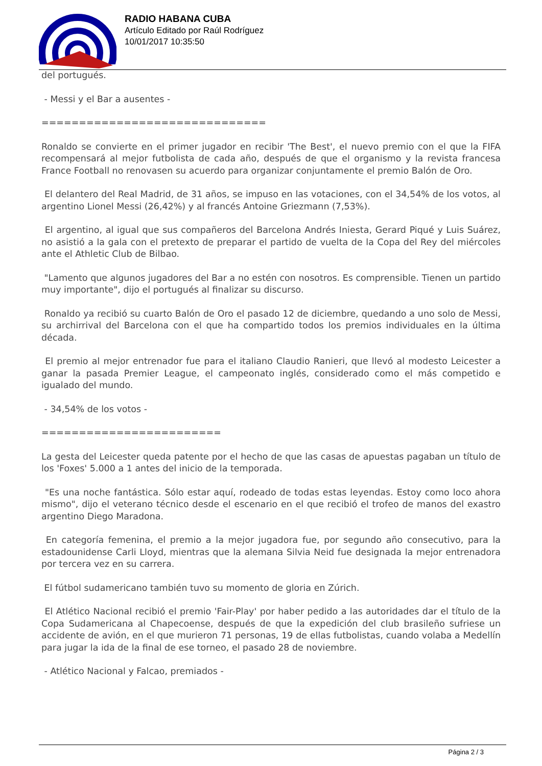RADIO HABANA CUBA
Artículo Editado por Raúl Rodríguez
10/01/2017 10:35:50
del portugués.
- Messi y el Bar a ausentes -
==============================
Ronaldo se convierte en el primer jugador en recibir 'The Best', el nuevo premio con el que la FIFA recompensará al mejor futbolista de cada año, después de que el organismo y la revista francesa France Football no renovasen su acuerdo para organizar conjuntamente el premio Balón de Oro.
El delantero del Real Madrid, de 31 años, se impuso en las votaciones, con el 34,54% de los votos, al argentino Lionel Messi (26,42%) y al francés Antoine Griezmann (7,53%).
El argentino, al igual que sus compañeros del Barcelona Andrés Iniesta, Gerard Piqué y Luis Suárez, no asistió a la gala con el pretexto de preparar el partido de vuelta de la Copa del Rey del miércoles ante el Athletic Club de Bilbao.
"Lamento que algunos jugadores del Bar a no estén con nosotros. Es comprensible. Tienen un partido muy importante", dijo el portugués al finalizar su discurso.
Ronaldo ya recibió su cuarto Balón de Oro el pasado 12 de diciembre, quedando a uno solo de Messi, su archirrival del Barcelona con el que ha compartido todos los premios individuales en la última década.
El premio al mejor entrenador fue para el italiano Claudio Ranieri, que llevó al modesto Leicester a ganar la pasada Premier League, el campeonato inglés, considerado como el más competido e igualado del mundo.
- 34,54% de los votos -
========================
La gesta del Leicester queda patente por el hecho de que las casas de apuestas pagaban un título de los 'Foxes' 5.000 a 1 antes del inicio de la temporada.
"Es una noche fantástica. Sólo estar aquí, rodeado de todas estas leyendas. Estoy como loco ahora mismo", dijo el veterano técnico desde el escenario en el que recibió el trofeo de manos del exastro argentino Diego Maradona.
En categoría femenina, el premio a la mejor jugadora fue, por segundo año consecutivo, para la estadounidense Carli Lloyd, mientras que la alemana Silvia Neid fue designada la mejor entrenadora por tercera vez en su carrera.
El fútbol sudamericano también tuvo su momento de gloria en Zúrich.
El Atlético Nacional recibió el premio 'Fair-Play' por haber pedido a las autoridades dar el título de la Copa Sudamericana al Chapecoense, después de que la expedición del club brasileño sufriese un accidente de avión, en el que murieron 71 personas, 19 de ellas futbolistas, cuando volaba a Medellín para jugar la ida de la final de ese torneo, el pasado 28 de noviembre.
- Atlético Nacional y Falcao, premiados -
Página 2 / 3